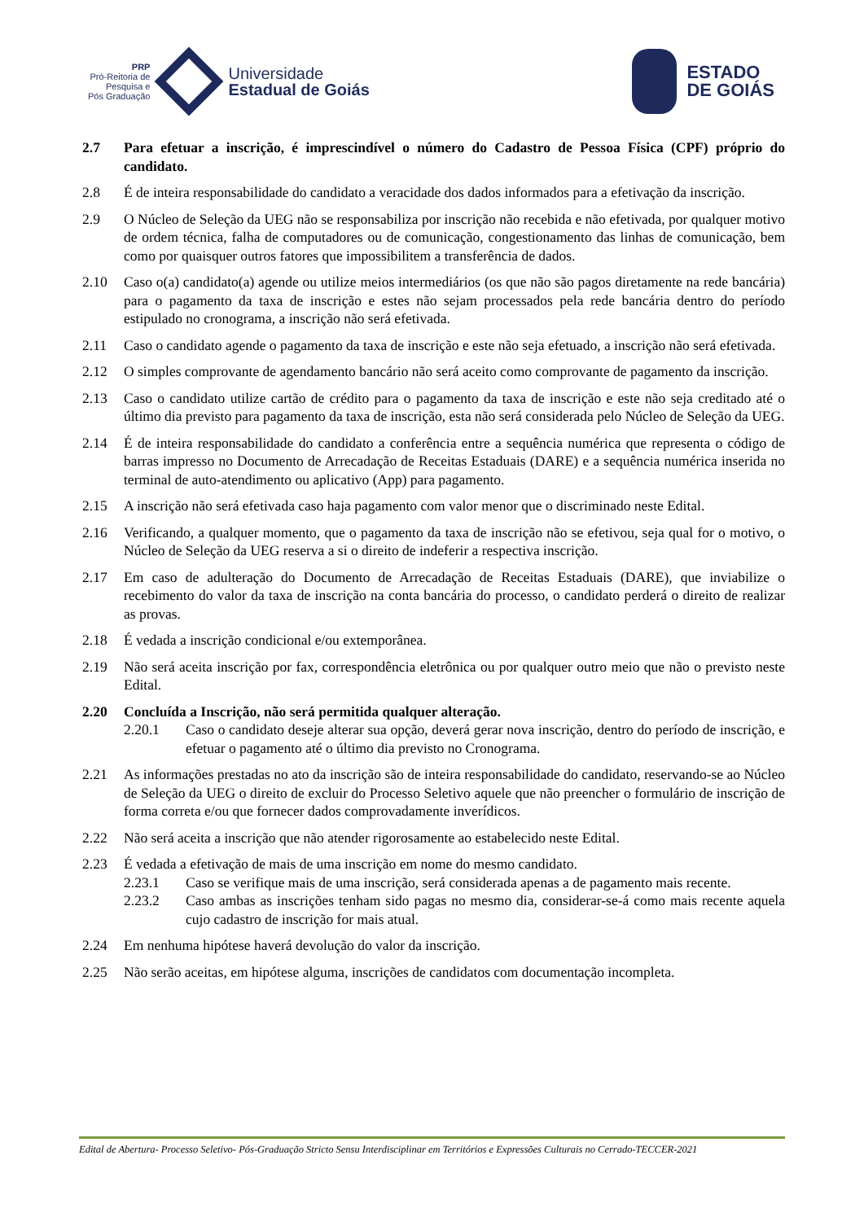PRP
Pró-Reitoria de
Pesquisa e
Pós Graduação
Universidade
Estadual de Goiás
ESTADO
DE GOIÁS
2.7 Para efetuar a inscrição, é imprescindível o número do Cadastro de Pessoa Física (CPF) próprio do candidato.
2.8 É de inteira responsabilidade do candidato a veracidade dos dados informados para a efetivação da inscrição.
2.9 O Núcleo de Seleção da UEG não se responsabiliza por inscrição não recebida e não efetivada, por qualquer motivo de ordem técnica, falha de computadores ou de comunicação, congestionamento das linhas de comunicação, bem como por quaisquer outros fatores que impossibilitem a transferência de dados.
2.10 Caso o(a) candidato(a) agende ou utilize meios intermediários (os que não são pagos diretamente na rede bancária) para o pagamento da taxa de inscrição e estes não sejam processados pela rede bancária dentro do período estipulado no cronograma, a inscrição não será efetivada.
2.11 Caso o candidato agende o pagamento da taxa de inscrição e este não seja efetuado, a inscrição não será efetivada.
2.12 O simples comprovante de agendamento bancário não será aceito como comprovante de pagamento da inscrição.
2.13 Caso o candidato utilize cartão de crédito para o pagamento da taxa de inscrição e este não seja creditado até o último dia previsto para pagamento da taxa de inscrição, esta não será considerada pelo Núcleo de Seleção da UEG.
2.14 É de inteira responsabilidade do candidato a conferência entre a sequência numérica que representa o código de barras impresso no Documento de Arrecadação de Receitas Estaduais (DARE) e a sequência numérica inserida no terminal de auto-atendimento ou aplicativo (App) para pagamento.
2.15 A inscrição não será efetivada caso haja pagamento com valor menor que o discriminado neste Edital.
2.16 Verificando, a qualquer momento, que o pagamento da taxa de inscrição não se efetivou, seja qual for o motivo, o Núcleo de Seleção da UEG reserva a si o direito de indeferir a respectiva inscrição.
2.17 Em caso de adulteração do Documento de Arrecadação de Receitas Estaduais (DARE), que inviabilize o recebimento do valor da taxa de inscrição na conta bancária do processo, o candidato perderá o direito de realizar as provas.
2.18 É vedada a inscrição condicional e/ou extemporânea.
2.19 Não será aceita inscrição por fax, correspondência eletrônica ou por qualquer outro meio que não o previsto neste Edital.
2.20 Concluída a Inscrição, não será permitida qualquer alteração.
2.20.1 Caso o candidato deseje alterar sua opção, deverá gerar nova inscrição, dentro do período de inscrição, e efetuar o pagamento até o último dia previsto no Cronograma.
2.21 As informações prestadas no ato da inscrição são de inteira responsabilidade do candidato, reservando-se ao Núcleo de Seleção da UEG o direito de excluir do Processo Seletivo aquele que não preencher o formulário de inscrição de forma correta e/ou que fornecer dados comprovadamente inverídicos.
2.22 Não será aceita a inscrição que não atender rigorosamente ao estabelecido neste Edital.
2.23 É vedada a efetivação de mais de uma inscrição em nome do mesmo candidato.
2.23.1 Caso se verifique mais de uma inscrição, será considerada apenas a de pagamento mais recente.
2.23.2 Caso ambas as inscrições tenham sido pagas no mesmo dia, considerar-se-á como mais recente aquela cujo cadastro de inscrição for mais atual.
2.24 Em nenhuma hipótese haverá devolução do valor da inscrição.
2.25 Não serão aceitas, em hipótese alguma, inscrições de candidatos com documentação incompleta.
Edital de Abertura- Processo Seletivo- Pós-Graduação Stricto Sensu Interdisciplinar em Territórios e Expressões Culturais no Cerrado-TECCER-2021